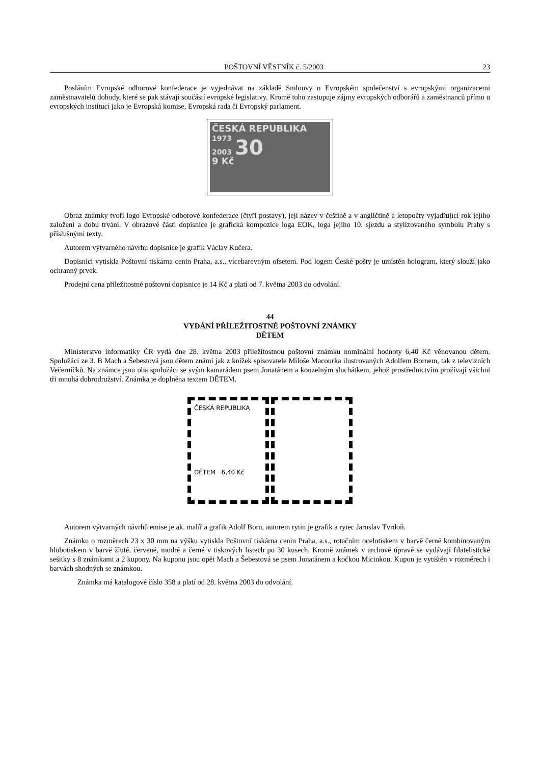POŠTOVNÍ VĚSTNÍK č. 5/2003 23
Posláním Evropské odborové konfederace je vyjednávat na základě Smlouvy o Evropském společenství s evropskými organizacemi zaměstnavatelů dohody, které se pak stávají součástí evropské legislativy. Kromě toho zastupuje zájmy evropských odborářů a zaměstnanců přímo u evropských institucí jako je Evropská komise, Evropská rada či Evropský parlament.
ČESKÁ REPUBLIKA
1973
2003 30
9 Kč
Obraz známky tvoří logo Evropské odborové konfederace (čtyři postavy), její název v češtině a v angličtině a letopočty vyjadřující rok jejího založení a dobu trvání. V obrazové části dopisnice je grafická kompozice loga EOK, loga jejího 10. sjezdu a stylizovaného symbolu Prahy s příslušnými texty.
Autorem výtvarného návrhu dopisnice je grafik Václav Kučera.
Dopisnici vytiskla Poštovní tiskárna cenin Praha, a.s., vícebarevným ofsetem. Pod logem České pošty je umístěn hologram, který slouží jako ochranný prvek.
Prodejní cena příležitostné poštovní dopisnice je 14 Kč a platí od 7. května 2003 do odvolání.
44
VYDÁNÍ PŘÍLEŽITOSTNÉ POŠTOVNÍ ZNÁMKY
DĚTEM
Ministerstvo informatiky ČR vydá dne 28. května 2003 příležitostnou poštovní známku nominální hodnoty 6,40 Kč věnovanou dětem. Spolužáci ze 3. B Mach a Šebestová jsou dětem známí jak z knížek spisovatele Miloše Macourka ilustrovaných Adolfem Bornem, tak z televizních Večerníčků. Na známce jsou oba spolužáci se svým kamarádem psem Jonatánem a kouzelným sluchátkem, jehož prostřednictvím prožívají všichni tři mnohá dobrodružství. Známka je doplněna textem DĚTEM.
ČESKÁ REPUBLIKA
DĚTEM 6,40 Kč
Autorem výtvarných návrhů emise je ak. malíř a grafik Adolf Born, autorem rytin je grafik a rytec Jaroslav Tvrdoň.
Známku o rozměrech 23 x 30 mm na výšku vytiskla Poštovní tiskárna cenin Praha, a.s., rotačním ocelotiskem v barvě černé kombinovaným hlubotiskem v barvě žluté, červené, modré a černé v tiskových listech po 30 kusech. Kromě známek v archové úpravě se vydávají filatelistické sešitky s 8 známkami a 2 kupony. Na kuponu jsou opět Mach a Šebestová se psem Jonatánem a kočkou Micinkou. Kupon je vytištěn v rozměrech i barvách shodných se známkou.
Známka má katalogové číslo 358 a platí od 28. května 2003 do odvolání.